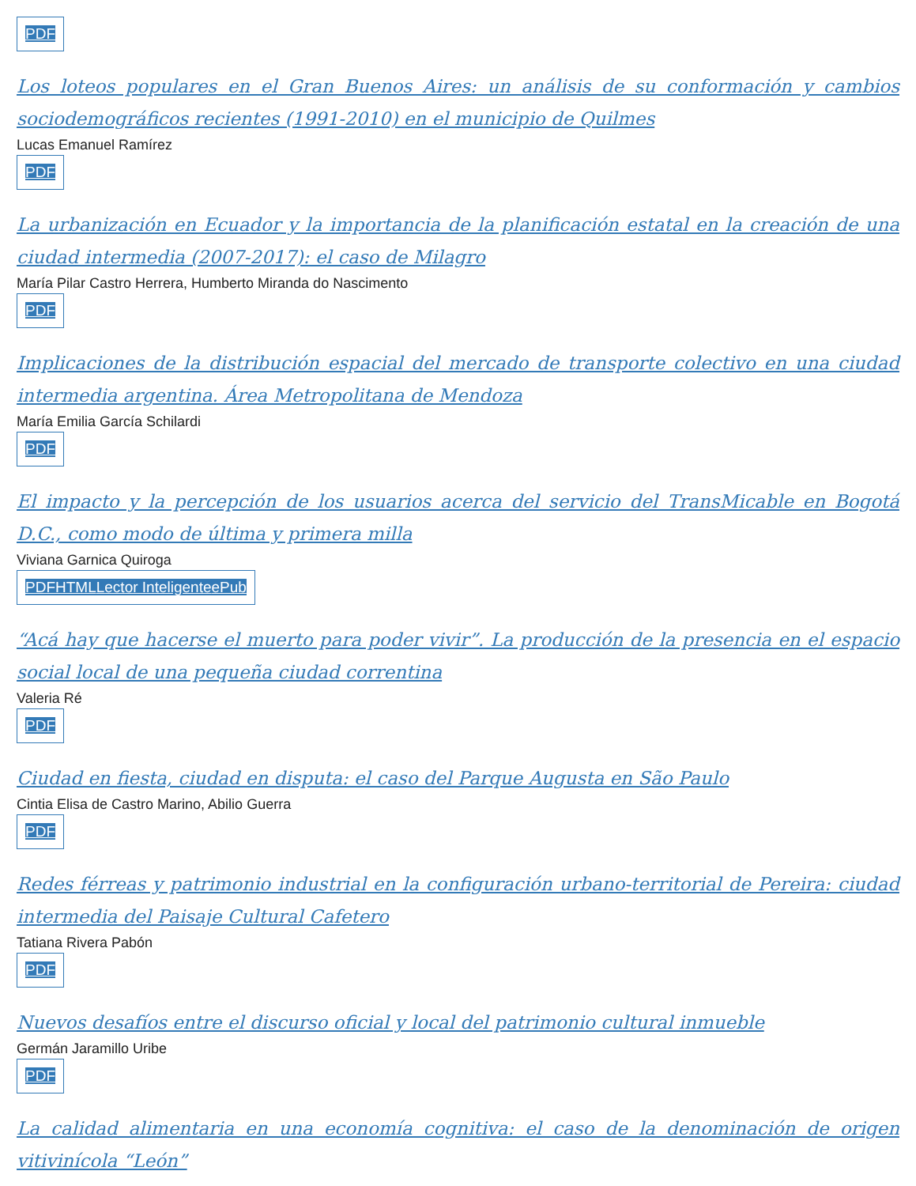PDF
Los loteos populares en el Gran Buenos Aires: un análisis de su conformación y cambios sociodemográficos recientes (1991-2010) en el municipio de Quilmes
Lucas Emanuel Ramírez
PDF
La urbanización en Ecuador y la importancia de la planificación estatal en la creación de una ciudad intermedia (2007-2017): el caso de Milagro
María Pilar Castro Herrera, Humberto Miranda do Nascimento
PDF
Implicaciones de la distribución espacial del mercado de transporte colectivo en una ciudad intermedia argentina. Área Metropolitana de Mendoza
María Emilia García Schilardi
PDF
El impacto y la percepción de los usuarios acerca del servicio del TransMicable en Bogotá D.C., como modo de última y primera milla
Viviana Garnica Quiroga
PDF HTML Lector Inteligente ePub
“Acá hay que hacerse el muerto para poder vivir”. La producción de la presencia en el espacio social local de una pequeña ciudad correntina
Valeria Ré
PDF
Ciudad en fiesta, ciudad en disputa: el caso del Parque Augusta en São Paulo
Cintia Elisa de Castro Marino, Abilio Guerra
PDF
Redes férreas y patrimonio industrial en la configuración urbano-territorial de Pereira: ciudad intermedia del Paisaje Cultural Cafetero
Tatiana Rivera Pabón
PDF
Nuevos desafíos entre el discurso oficial y local del patrimonio cultural inmueble
Germán Jaramillo Uribe
PDF
La calidad alimentaria en una economía cognitiva: el caso de la denominación de origen vitivinícola “León”